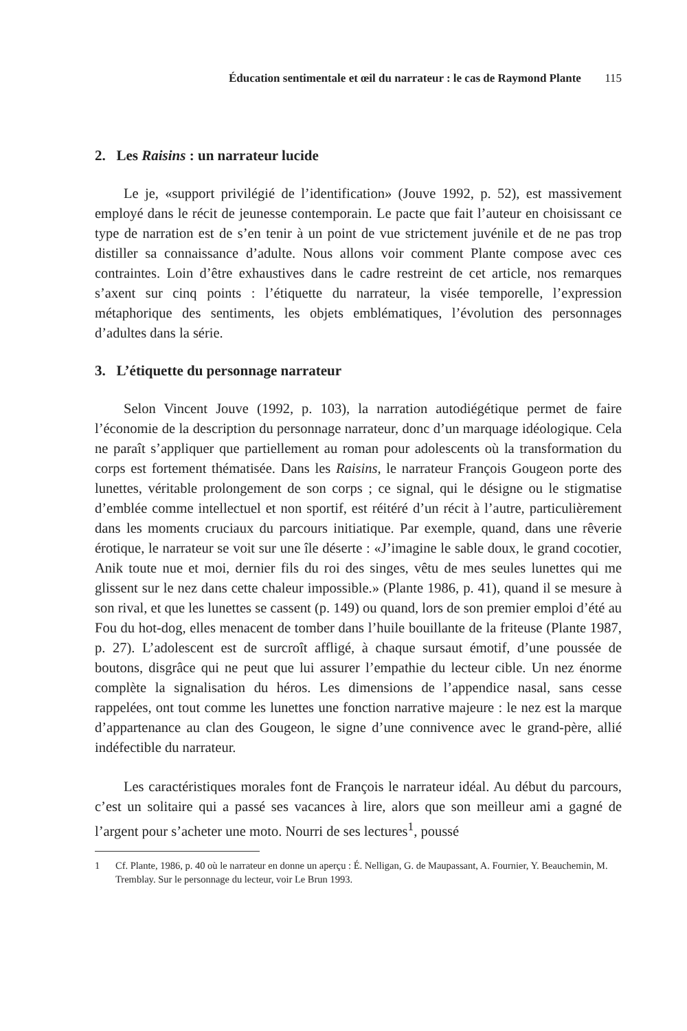Éducation sentimentale et œil du narrateur : le cas de Raymond Plante 115
2. Les Raisins : un narrateur lucide
Le je, «support privilégié de l’identification» (Jouve 1992, p. 52), est massivement employé dans le récit de jeunesse contemporain. Le pacte que fait l’auteur en choisissant ce type de narration est de s’en tenir à un point de vue strictement juvénile et de ne pas trop distiller sa connaissance d’adulte. Nous allons voir comment Plante compose avec ces contraintes. Loin d’être exhaustives dans le cadre restreint de cet article, nos remarques s’axent sur cinq points : l’étiquette du narrateur, la visée temporelle, l’expression métaphorique des sentiments, les objets emblématiques, l’évolution des personnages d’adultes dans la série.
3. L’étiquette du personnage narrateur
Selon Vincent Jouve (1992, p. 103), la narration autodiégétique permet de faire l’économie de la description du personnage narrateur, donc d’un marquage idéologique. Cela ne paraît s’appliquer que partiellement au roman pour adolescents où la transformation du corps est fortement thématisée. Dans les Raisins, le narrateur François Gougeon porte des lunettes, véritable prolongement de son corps ; ce signal, qui le désigne ou le stigmatise d’emblée comme intellectuel et non sportif, est réitéré d’un récit à l’autre, particulièrement dans les moments cruciaux du parcours initiatique. Par exemple, quand, dans une rêverie érotique, le narrateur se voit sur une île déserte : «J’imagine le sable doux, le grand cocotier, Anik toute nue et moi, dernier fils du roi des singes, vêtu de mes seules lunettes qui me glissent sur le nez dans cette chaleur impossible.» (Plante 1986, p. 41), quand il se mesure à son rival, et que les lunettes se cassent (p. 149) ou quand, lors de son premier emploi d’été au Fou du hot-dog, elles menacent de tomber dans l’huile bouillante de la friteuse (Plante 1987, p. 27). L’adolescent est de surcroît affligé, à chaque sursaut émotif, d’une poussée de boutons, disgrâce qui ne peut que lui assurer l’empathie du lecteur cible. Un nez énorme complète la signalisation du héros. Les dimensions de l’appendice nasal, sans cesse rappelées, ont tout comme les lunettes une fonction narrative majeure : le nez est la marque d’appartenance au clan des Gougeon, le signe d’une connivence avec le grand-père, allié indéfectible du narrateur.
Les caractéristiques morales font de François le narrateur idéal. Au début du parcours, c’est un solitaire qui a passé ses vacances à lire, alors que son meilleur ami a gagné de l’argent pour s’acheter une moto. Nourri de ses lectures<sup>1</sup>, poussé
1 Cf. Plante, 1986, p. 40 où le narrateur en donne un aperçu : É. Nelligan, G. de Maupassant, A. Fournier, Y. Beauchemin, M. Tremblay. Sur le personnage du lecteur, voir Le Brun 1993.